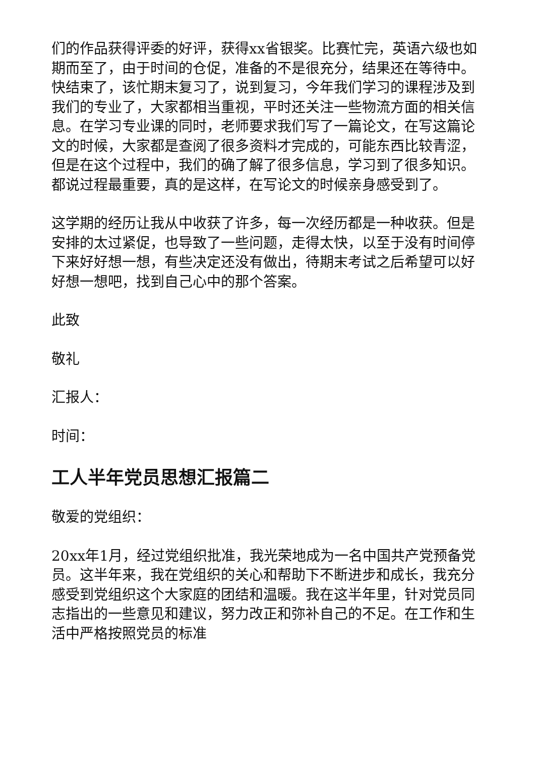们的作品获得评委的好评，获得xx省银奖。比赛忙完，英语六级也如期而至了，由于时间的仓促，准备的不是很充分，结果还在等待中。快结束了，该忙期末复习了，说到复习，今年我们学习的课程涉及到我们的专业了，大家都相当重视，平时还关注一些物流方面的相关信息。在学习专业课的同时，老师要求我们写了一篇论文，在写这篇论文的时候，大家都是查阅了很多资料才完成的，可能东西比较青涩，但是在这个过程中，我们的确了解了很多信息，学习到了很多知识。都说过程最重要，真的是这样，在写论文的时候亲身感受到了。
这学期的经历让我从中收获了许多，每一次经历都是一种收获。但是安排的太过紧促，也导致了一些问题，走得太快，以至于没有时间停下来好好想一想，有些决定还没有做出，待期末考试之后希望可以好好想一想吧，找到自己心中的那个答案。
此致
敬礼
汇报人：
时间：
工人半年党员思想汇报篇二
敬爱的党组织：
20xx年1月，经过党组织批准，我光荣地成为一名中国共产党预备党员。这半年来，我在党组织的关心和帮助下不断进步和成长，我充分感受到党组织这个大家庭的团结和温暖。我在这半年里，针对党员同志指出的一些意见和建议，努力改正和弥补自己的不足。在工作和生活中严格按照党员的标准